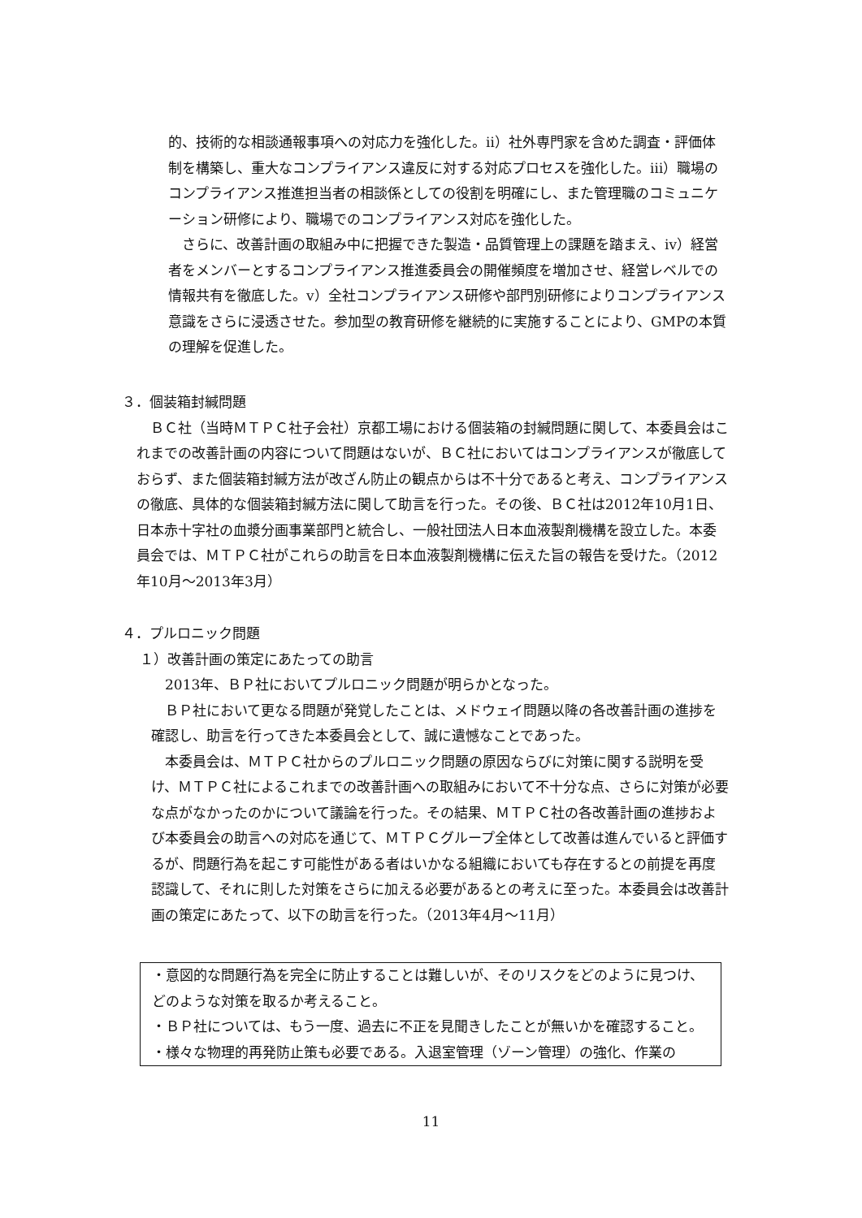的、技術的な相談通報事項への対応力を強化した。ⅱ）社外専門家を含めた調査・評価体制を構築し、重大なコンプライアンス違反に対する対応プロセスを強化した。ⅲ）職場のコンプライアンス推進担当者の相談係としての役割を明確にし、また管理職のコミュニケーション研修により、職場でのコンプライアンス対応を強化した。
　さらに、改善計画の取組み中に把握できた製造・品質管理上の課題を踏まえ、ⅳ）経営者をメンバーとするコンプライアンス推進委員会の開催頻度を増加させ、経営レベルでの情報共有を徹底した。ⅴ）全社コンプライアンス研修や部門別研修によりコンプライアンス意識をさらに浸透させた。参加型の教育研修を継続的に実施することにより、GMPの本質の理解を促進した。
３．個装箱封緘問題
　ＢＣ社（当時ＭＴＰＣ社子会社）京都工場における個装箱の封緘問題に関して、本委員会はこれまでの改善計画の内容について問題はないが、ＢＣ社においてはコンプライアンスが徹底しておらず、また個装箱封緘方法が改ざん防止の観点からは不十分であると考え、コンプライアンスの徹底、具体的な個装箱封緘方法に関して助言を行った。その後、ＢＣ社は2012年10月1日、日本赤十字社の血漿分画事業部門と統合し、一般社団法人日本血液製剤機構を設立した。本委員会では、ＭＴＰＣ社がこれらの助言を日本血液製剤機構に伝えた旨の報告を受けた。（2012年10月～2013年3月）
４．プルロニック問題
１）改善計画の策定にあたっての助言
　2013年、ＢＰ社においてプルロニック問題が明らかとなった。
　ＢＰ社において更なる問題が発覚したことは、メドウェイ問題以降の各改善計画の進捗を確認し、助言を行ってきた本委員会として、誠に遺憾なことであった。
　本委員会は、ＭＴＰＣ社からのプルロニック問題の原因ならびに対策に関する説明を受け、ＭＴＰＣ社によるこれまでの改善計画への取組みにおいて不十分な点、さらに対策が必要な点がなかったのかについて議論を行った。その結果、ＭＴＰＣ社の各改善計画の進捗および本委員会の助言への対応を通じて、ＭＴＰＣグループ全体として改善は進んでいると評価するが、問題行為を起こす可能性がある者はいかなる組織においても存在するとの前提を再度認識して、それに則した対策をさらに加える必要があるとの考えに至った。本委員会は改善計画の策定にあたって、以下の助言を行った。（2013年4月～11月）
・意図的な問題行為を完全に防止することは難しいが、そのリスクをどのように見つけ、どのような対策を取るか考えること。
・ＢＰ社については、もう一度、過去に不正を見聞きしたことが無いかを確認すること。
・様々な物理的再発防止策も必要である。入退室管理（ゾーン管理）の強化、作業の
11